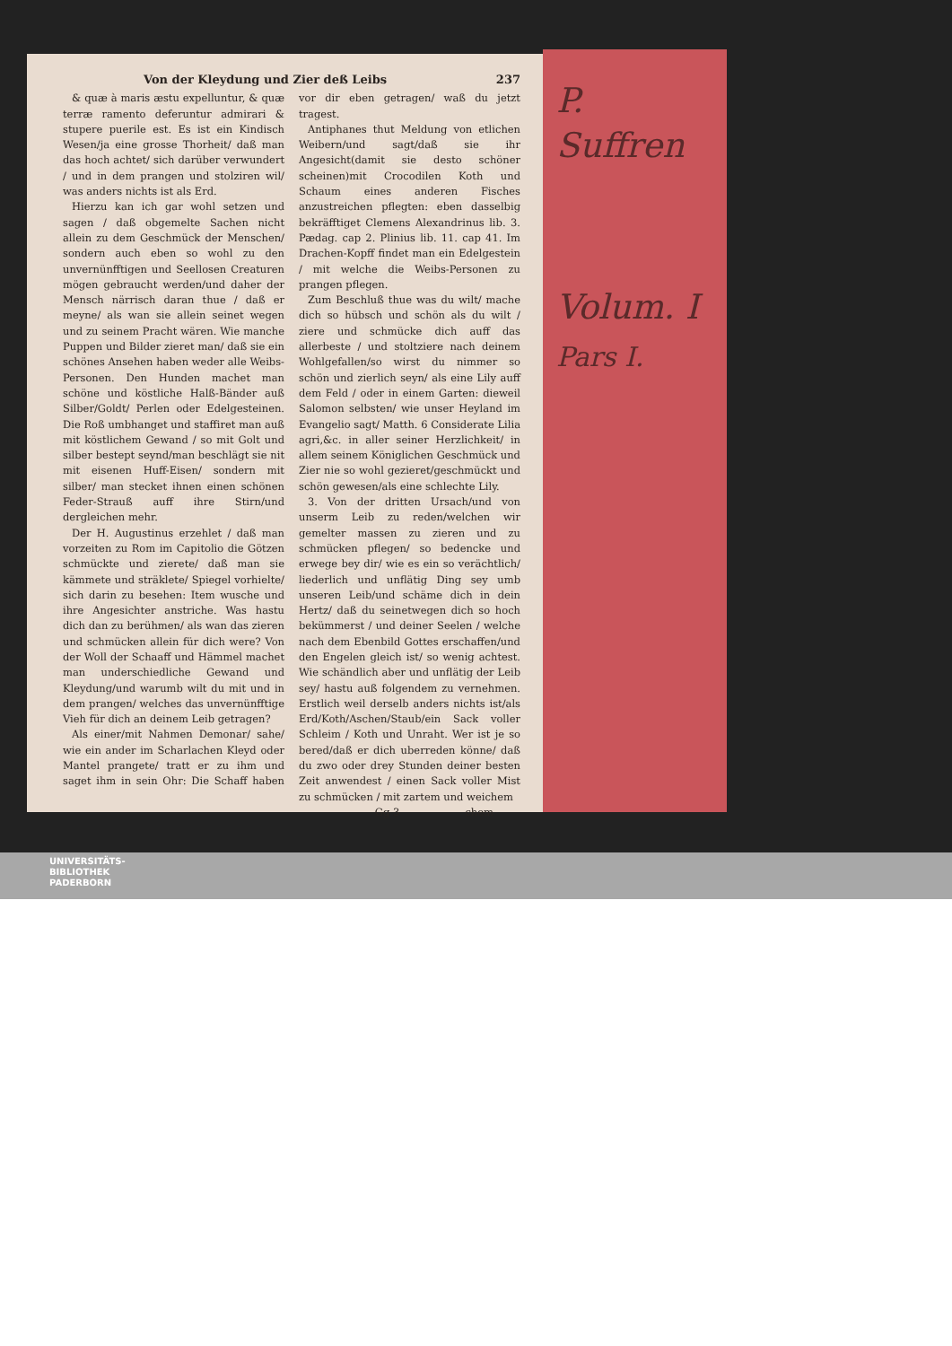P.
Suffren
Volum. I
Pars I.
Von der Kleydung und Zier deß Leibs 237
& quæ à maris æstu expelluntur, & quæ terræ ramento deferuntur admirari & stupere puerile est. Es ist ein Kindisch Wesen/ja eine grosse Thorheit/ daß man das hoch achtet/ sich darüber verwundert / und in dem prangen und stolziren wil/ was anders nichts ist als Erd.
Hierzu kan ich gar wohl setzen und sagen / daß obgemelte Sachen nicht allein zu dem Geschmück der Menschen/ sondern auch eben so wohl zu den unvernünfftigen und Seellosen Creaturen mögen gebraucht werden/und daher der Mensch närrisch daran thue / daß er meyne/ als wan sie allein seinet wegen und zu seinem Pracht wären. Wie manche Puppen und Bilder zieret man/ daß sie ein schönes Ansehen haben weder alle Weibs-Personen. Den Hunden machet man schöne und köstliche Halß-Bänder auß Silber/Goldt/ Perlen oder Edelgesteinen. Die Roß umbhanget und staffiret man auß mit köstlichem Gewand / so mit Golt und silber bestept seynd/man beschlägt sie nit mit eisenen Huff-Eisen/ sondern mit silber/ man stecket ihnen einen schönen Feder-Strauß auff ihre Stirn/und dergleichen mehr.
Der H. Augustinus erzehlet / daß man vorzeiten zu Rom im Capitolio die Götzen schmückte und zierete/ daß man sie kämmete und sträklete/ Spiegel vorhielte/ sich darin zu besehen: Item wusche und ihre Angesichter anstriche. Was hastu dich dan zu berühmen/ als wan das zieren und schmücken allein für dich were? Von der Woll der Schaaff und Hämmel machet man underschiedliche Gewand und Kleydung/und warumb wilt du mit und in dem prangen/ welches das unvernünfftige Vieh für dich an deinem Leib getragen?
Als einer/mit Nahmen Demonar/ sahe/ wie ein ander im Scharlachen Kleyd oder Mantel prangete/ tratt er zu ihm und saget ihm in sein Ohr: Die Schaff haben vor dir eben getragen/ waß du jetzt tragest.
Antiphanes thut Meldung von etlichen Weibern/und sagt/daß sie ihr Angesicht(damit sie desto schöner scheinen)mit Crocodilen Koth und Schaum eines anderen Fisches anzustreichen pflegten: eben dasselbig bekräfftiget Clemens Alexandrinus lib. 3. Pædag. cap 2. Plinius lib. 11. cap 41. Im Drachen-Kopff findet man ein Edelgestein / mit welche die Weibs-Personen zu prangen pflegen.
Zum Beschluß thue was du wilt/ mache dich so hübsch und schön als du wilt / ziere und schmücke dich auff das allerbeste / und stoltziere nach deinem Wohlgefallen/so wirst du nimmer so schön und zierlich seyn/ als eine Lily auff dem Feld / oder in einem Garten: dieweil Salomon selbsten/ wie unser Heyland im Evangelio sagt/ Matth. 6 Considerate Lilia agri,&c. in aller seiner Herzlichkeit/ in allem seinem Königlichen Geschmück und Zier nie so wohl gezieret/geschmückt und schön gewesen/als eine schlechte Lily.
3. Von der dritten Ursach/und von unserm Leib zu reden/welchen wir gemelter massen zu zieren und zu schmücken pflegen/ so bedencke und erwege bey dir/ wie es ein so verächtlich/ liederlich und unflätig Ding sey umb unseren Leib/und schäme dich in dein Hertz/ daß du seinetwegen dich so hoch bekümmerst / und deiner Seelen / welche nach dem Ebenbild Gottes erschaffen/und den Engelen gleich ist/ so wenig achtest. Wie schändlich aber und unflätig der Leib sey/ hastu auß folgendem zu vernehmen. Erstlich weil derselb anders nichts ist/als Erd/Koth/Aschen/Staub/ein Sack voller Schleim / Koth und Unraht. Wer ist je so bered/daß er dich uberreden könne/ daß du zwo oder drey Stunden deiner besten Zeit anwendest / einen Sack voller Mist zu schmücken / mit zartem und weichem
Gg 3 chem
UNIVERSITÄTS-
BIBLIOTHEK
PADERBORN